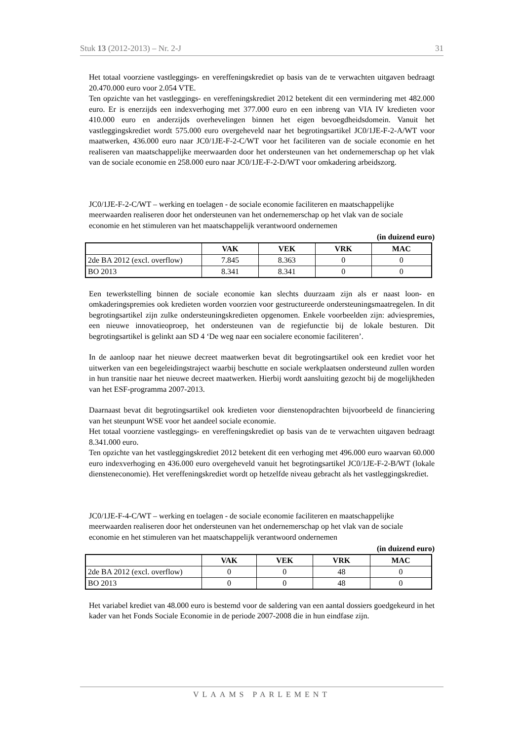Stuk 13 (2012-2013) – Nr. 2-J 31
Het totaal voorziene vastleggings- en vereffeningskrediet op basis van de te verwachten uitgaven bedraagt 20.470.000 euro voor 2.054 VTE.
Ten opzichte van het vastleggings- en vereffeningskrediet 2012 betekent dit een vermindering met 482.000 euro. Er is enerzijds een indexverhoging met 377.000 euro en een inbreng van VIA IV kredieten voor 410.000 euro en anderzijds overhevelingen binnen het eigen bevoegdheidsdomein. Vanuit het vastleggingskrediet wordt 575.000 euro overgeheveld naar het begrotingsartikel JC0/1JE-F-2-A/WT voor maatwerken, 436.000 euro naar JC0/1JE-F-2-C/WT voor het faciliteren van de sociale economie en het realiseren van maatschappelijke meerwaarden door het ondersteunen van het ondernemerschap op het vlak van de sociale economie en 258.000 euro naar JC0/1JE-F-2-D/WT voor omkadering arbeidszorg.
JC0/1JE-F-2-C/WT – werking en toelagen - de sociale economie faciliteren en maatschappelijke meerwaarden realiseren door het ondersteunen van het ondernemerschap op het vlak van de sociale economie en het stimuleren van het maatschappelijk verantwoord ondernemen
(in duizend euro)
| | VAK | VEK | VRK | MAC |
| --- | --- | --- | --- | --- |
| 2de BA 2012 (excl. overflow) | 7.845 | 8.363 | 0 | 0 |
| BO 2013 | 8.341 | 8.341 | 0 | 0 |
Een tewerkstelling binnen de sociale economie kan slechts duurzaam zijn als er naast loon- en omkaderingspremies ook kredieten worden voorzien voor gestructureerde ondersteuningsmaatregelen. In dit begrotingsartikel zijn zulke ondersteuningskredieten opgenomen. Enkele voorbeelden zijn: adviespremies, een nieuwe innovatieoproep, het ondersteunen van de regiefunctie bij de lokale besturen. Dit begrotingsartikel is gelinkt aan SD 4 ‘De weg naar een socialere economie faciliteren’.
In de aanloop naar het nieuwe decreet maatwerken bevat dit begrotingsartikel ook een krediet voor het uitwerken van een begeleidingstraject waarbij beschutte en sociale werkplaatsen ondersteund zullen worden in hun transitie naar het nieuwe decreet maatwerken. Hierbij wordt aansluiting gezocht bij de mogelijkheden van het ESF-programma 2007-2013.
Daarnaast bevat dit begrotingsartikel ook kredieten voor dienstenopdrachten bijvoorbeeld de financiering van het steunpunt WSE voor het aandeel sociale economie.
Het totaal voorziene vastleggings- en vereffeningskrediet op basis van de te verwachten uitgaven bedraagt 8.341.000 euro.
Ten opzichte van het vastleggingskrediet 2012 betekent dit een verhoging met 496.000 euro waarvan 60.000 euro indexverhoging en 436.000 euro overgeheveld vanuit het begrotingsartikel JC0/1JE-F-2-B/WT (lokale diensteneconomie). Het vereffeningskrediet wordt op hetzelfde niveau gebracht als het vastleggingskrediet.
JC0/1JE-F-4-C/WT – werking en toelagen - de sociale economie faciliteren en maatschappelijke meerwaarden realiseren door het ondersteunen van het ondernemerschap op het vlak van de sociale economie en het stimuleren van het maatschappelijk verantwoord ondernemen
(in duizend euro)
| | VAK | VEK | VRK | MAC |
| --- | --- | --- | --- | --- |
| 2de BA 2012 (excl. overflow) | 0 | 0 | 48 | 0 |
| BO 2013 | 0 | 0 | 48 | 0 |
Het variabel krediet van 48.000 euro is bestemd voor de saldering van een aantal dossiers goedgekeurd in het kader van het Fonds Sociale Economie in de periode 2007-2008 die in hun eindfase zijn.
VLAAMS PARLEMENT